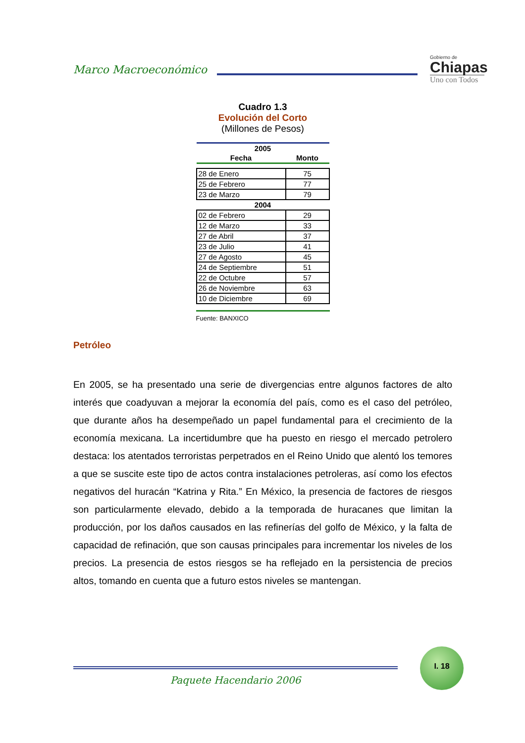Marco Macroeconómico
Gobierno de
Chiapas
Uno con Todos
Cuadro 1.3
Evolución del Corto
(Millones de Pesos)
| 2005 | |
| --- | --- |
| Fecha | Monto |
| 28 de Enero | 75 |
| 25 de Febrero | 77 |
| 23 de Marzo | 79 |
| 2004 | |
| 02 de Febrero | 29 |
| 12 de Marzo | 33 |
| 27 de Abril | 37 |
| 23 de Julio | 41 |
| 27 de Agosto | 45 |
| 24 de Septiembre | 51 |
| 22 de Octubre | 57 |
| 26 de Noviembre | 63 |
| 10 de Diciembre | 69 |
Fuente: BANXICO
Petróleo
En 2005, se ha presentado una serie de divergencias entre algunos factores de alto interés que coadyuvan a mejorar la economía del país, como es el caso del petróleo, que durante años ha desempeñado un papel fundamental para el crecimiento de la economía mexicana. La incertidumbre que ha puesto en riesgo el mercado petrolero destaca: los atentados terroristas perpetrados en el Reino Unido que alentó los temores a que se suscite este tipo de actos contra instalaciones petroleras, así como los efectos negativos del huracán “Katrina y Rita.” En México, la presencia de factores de riesgos son particularmente elevado, debido a la temporada de huracanes que limitan la producción, por los daños causados en las refinerías del golfo de México, y la falta de capacidad de refinación, que son causas principales para incrementar los niveles de los precios. La presencia de estos riesgos se ha reflejado en la persistencia de precios altos, tomando en cuenta que a futuro estos niveles se mantengan.
Paquete Hacendario 2006
I. 18